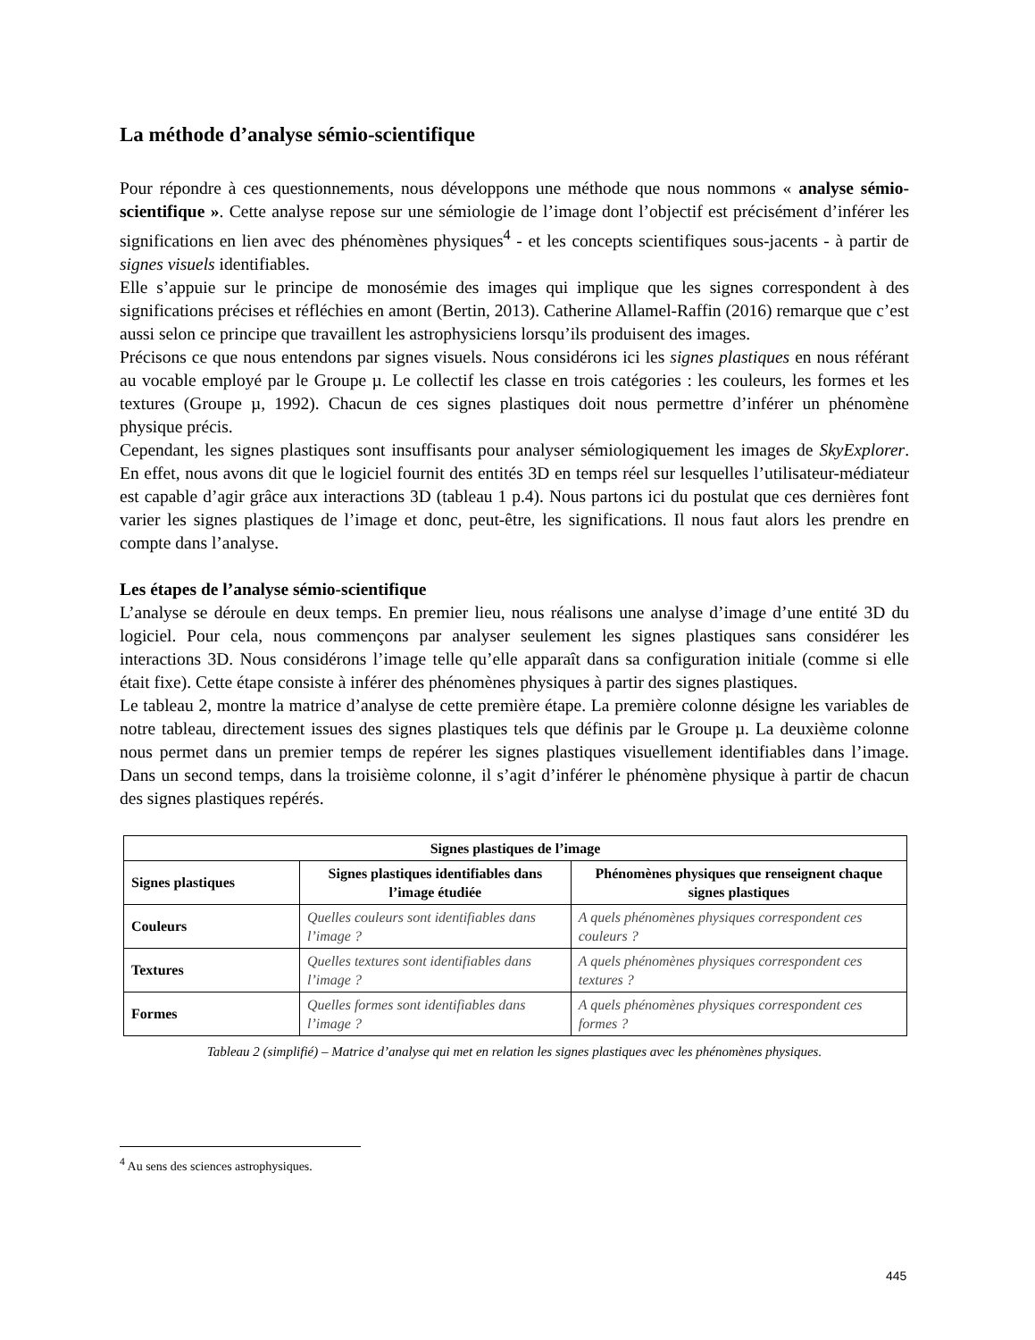La méthode d’analyse sémio-scientifique
Pour répondre à ces questionnements, nous développons une méthode que nous nommons « analyse sémio-scientifique ». Cette analyse repose sur une sémiologie de l’image dont l’objectif est précisément d’inférer les significations en lien avec des phénomènes physiques<sup>4</sup> - et les concepts scientifiques sous-jacents - à partir de signes visuels identifiables.
Elle s’appuie sur le principe de monosémie des images qui implique que les signes correspondent à des significations précises et réfléchies en amont (Bertin, 2013). Catherine Allamel-Raffin (2016) remarque que c’est aussi selon ce principe que travaillent les astrophysiciens lorsqu’ils produisent des images.
Précisons ce que nous entendons par signes visuels. Nous considérons ici les signes plastiques en nous référant au vocable employé par le Groupe µ. Le collectif les classe en trois catégories : les couleurs, les formes et les textures (Groupe µ, 1992). Chacun de ces signes plastiques doit nous permettre d’inférer un phénomène physique précis.
Cependant, les signes plastiques sont insuffisants pour analyser sémiologiquement les images de SkyExplorer. En effet, nous avons dit que le logiciel fournit des entités 3D en temps réel sur lesquelles l’utilisateur-médiateur est capable d’agir grâce aux interactions 3D (tableau 1 p.4). Nous partons ici du postulat que ces dernières font varier les signes plastiques de l’image et donc, peut-être, les significations. Il nous faut alors les prendre en compte dans l’analyse.
Les étapes de l’analyse sémio-scientifique
L’analyse se déroule en deux temps. En premier lieu, nous réalisons une analyse d’image d’une entité 3D du logiciel. Pour cela, nous commençons par analyser seulement les signes plastiques sans considérer les interactions 3D. Nous considérons l’image telle qu’elle apparaît dans sa configuration initiale (comme si elle était fixe). Cette étape consiste à inférer des phénomènes physiques à partir des signes plastiques.
Le tableau 2, montre la matrice d’analyse de cette première étape. La première colonne désigne les variables de notre tableau, directement issues des signes plastiques tels que définis par le Groupe µ. La deuxième colonne nous permet dans un premier temps de repérer les signes plastiques visuellement identifiables dans l’image. Dans un second temps, dans la troisième colonne, il s’agit d’inférer le phénomène physique à partir de chacun des signes plastiques repérés.
| Signes plastiques de l’image | | |
| --- | --- | --- |
| Signes plastiques | Signes plastiques identifiables dans l’image étudiée | Phénomènes physiques que renseignent chaque signes plastiques |
| Couleurs | Quelles couleurs sont identifiables dans l’image ? | A quels phénomènes physiques correspondent ces couleurs ? |
| Textures | Quelles textures sont identifiables dans l’image ? | A quels phénomènes physiques correspondent ces textures ? |
| Formes | Quelles formes sont identifiables dans l’image ? | A quels phénomènes physiques correspondent ces formes ? |
Tableau 2 (simplifié) – Matrice d’analyse qui met en relation les signes plastiques avec les phénomènes physiques.
<sup>4</sup> Au sens des sciences astrophysiques.
445